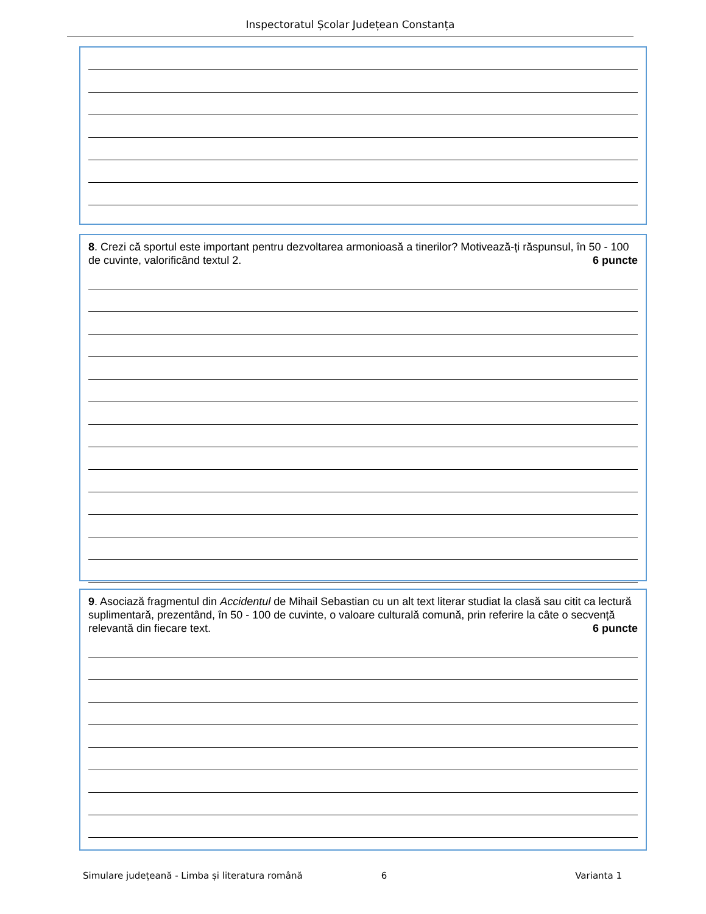Inspectoratul Școlar Județean Constanța
8. Crezi că sportul este important pentru dezvoltarea armonioasă a tinerilor? Motivează-ți răspunsul, în 50 - 100 de cuvinte, valorificând textul 2.
6 puncte
9. Asociază fragmentul din Accidentul de Mihail Sebastian cu un alt text literar studiat la clasă sau citit ca lectură suplimentară, prezentând, în 50 - 100 de cuvinte, o valoare culturală comună, prin referire la câte o secvență relevantă din fiecare text.
6 puncte
Simulare județeană - Limba și literatura română 6 Varianta 1